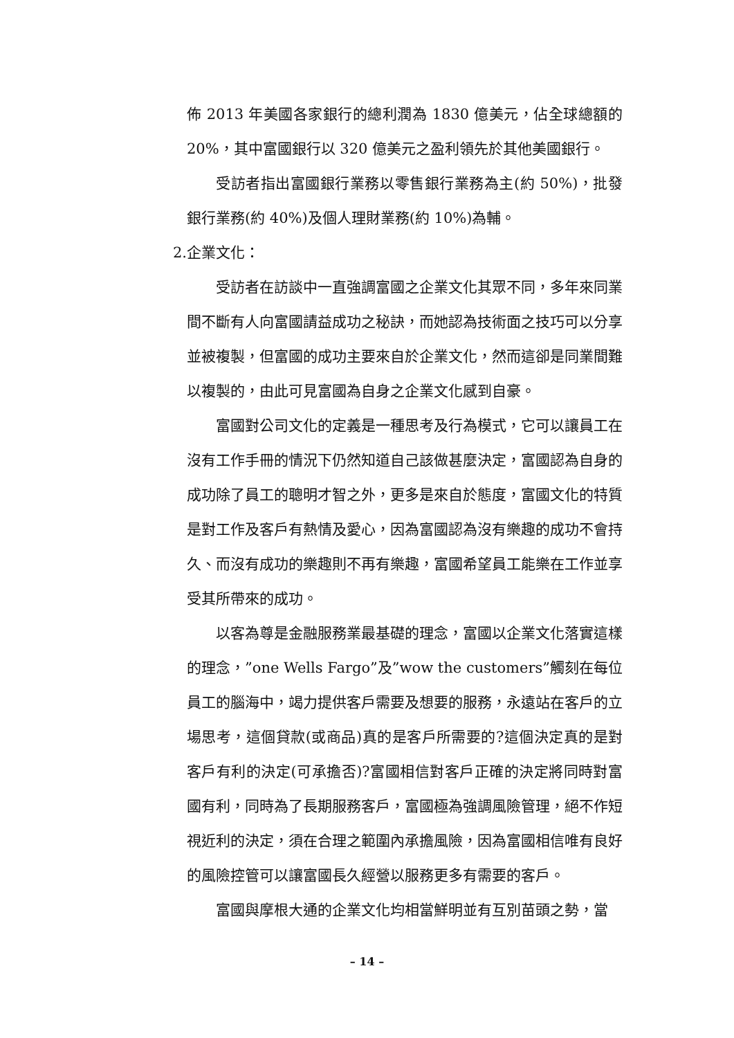佈 2013 年美國各家銀行的總利潤為 1830 億美元，佔全球總額的 20%，其中富國銀行以 320 億美元之盈利領先於其他美國銀行。
受訪者指出富國銀行業務以零售銀行業務為主(約 50%)，批發銀行業務(約 40%)及個人理財業務(約 10%)為輔。
2.企業文化：
受訪者在訪談中一直強調富國之企業文化其眾不同，多年來同業間不斷有人向富國請益成功之秘訣，而她認為技術面之技巧可以分享並被複製，但富國的成功主要來自於企業文化，然而這卻是同業間難以複製的，由此可見富國為自身之企業文化感到自豪。
富國對公司文化的定義是一種思考及行為模式，它可以讓員工在沒有工作手冊的情況下仍然知道自己該做甚麼決定，富國認為自身的成功除了員工的聰明才智之外，更多是來自於態度，富國文化的特質是對工作及客戶有熱情及愛心，因為富國認為沒有樂趣的成功不會持久、而沒有成功的樂趣則不再有樂趣，富國希望員工能樂在工作並享受其所帶來的成功。
以客為尊是金融服務業最基礎的理念，富國以企業文化落實這樣的理念，”one Wells Fargo”及”wow the customers”觸刻在每位員工的腦海中，竭力提供客戶需要及想要的服務，永遠站在客戶的立場思考，這個貸款(或商品)真的是客戶所需要的?這個決定真的是對客戶有利的決定(可承擔否)?富國相信對客戶正確的決定將同時對富國有利，同時為了長期服務客戶，富國極為強調風險管理，絕不作短視近利的決定，須在合理之範圍內承擔風險，因為富國相信唯有良好的風險控管可以讓富國長久經營以服務更多有需要的客戶。
富國與摩根大通的企業文化均相當鮮明並有互別苗頭之勢，當
– 14 –